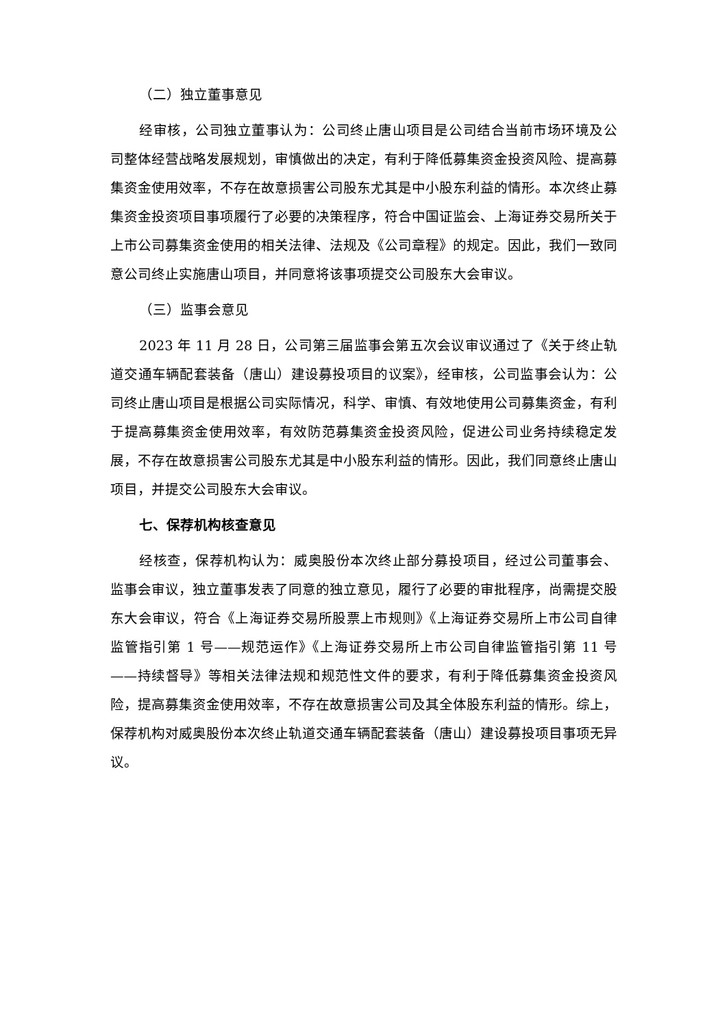（二）独立董事意见
经审核，公司独立董事认为：公司终止唐山项目是公司结合当前市场环境及公司整体经营战略发展规划，审慎做出的决定，有利于降低募集资金投资风险、提高募集资金使用效率，不存在故意损害公司股东尤其是中小股东利益的情形。本次终止募集资金投资项目事项履行了必要的决策程序，符合中国证监会、上海证券交易所关于上市公司募集资金使用的相关法律、法规及《公司章程》的规定。因此，我们一致同意公司终止实施唐山项目，并同意将该事项提交公司股东大会审议。
（三）监事会意见
2023 年 11 月 28 日，公司第三届监事会第五次会议审议通过了《关于终止轨道交通车辆配套装备（唐山）建设募投项目的议案》，经审核，公司监事会认为：公司终止唐山项目是根据公司实际情况，科学、审慎、有效地使用公司募集资金，有利于提高募集资金使用效率，有效防范募集资金投资风险，促进公司业务持续稳定发展，不存在故意损害公司股东尤其是中小股东利益的情形。因此，我们同意终止唐山项目，并提交公司股东大会审议。
七、保荐机构核查意见
经核查，保荐机构认为：威奥股份本次终止部分募投项目，经过公司董事会、监事会审议，独立董事发表了同意的独立意见，履行了必要的审批程序，尚需提交股东大会审议，符合《上海证券交易所股票上市规则》《上海证券交易所上市公司自律监管指引第 1 号——规范运作》《上海证券交易所上市公司自律监管指引第 11 号——持续督导》等相关法律法规和规范性文件的要求，有利于降低募集资金投资风险，提高募集资金使用效率，不存在故意损害公司及其全体股东利益的情形。综上，保荐机构对威奥股份本次终止轨道交通车辆配套装备（唐山）建设募投项目事项无异议。